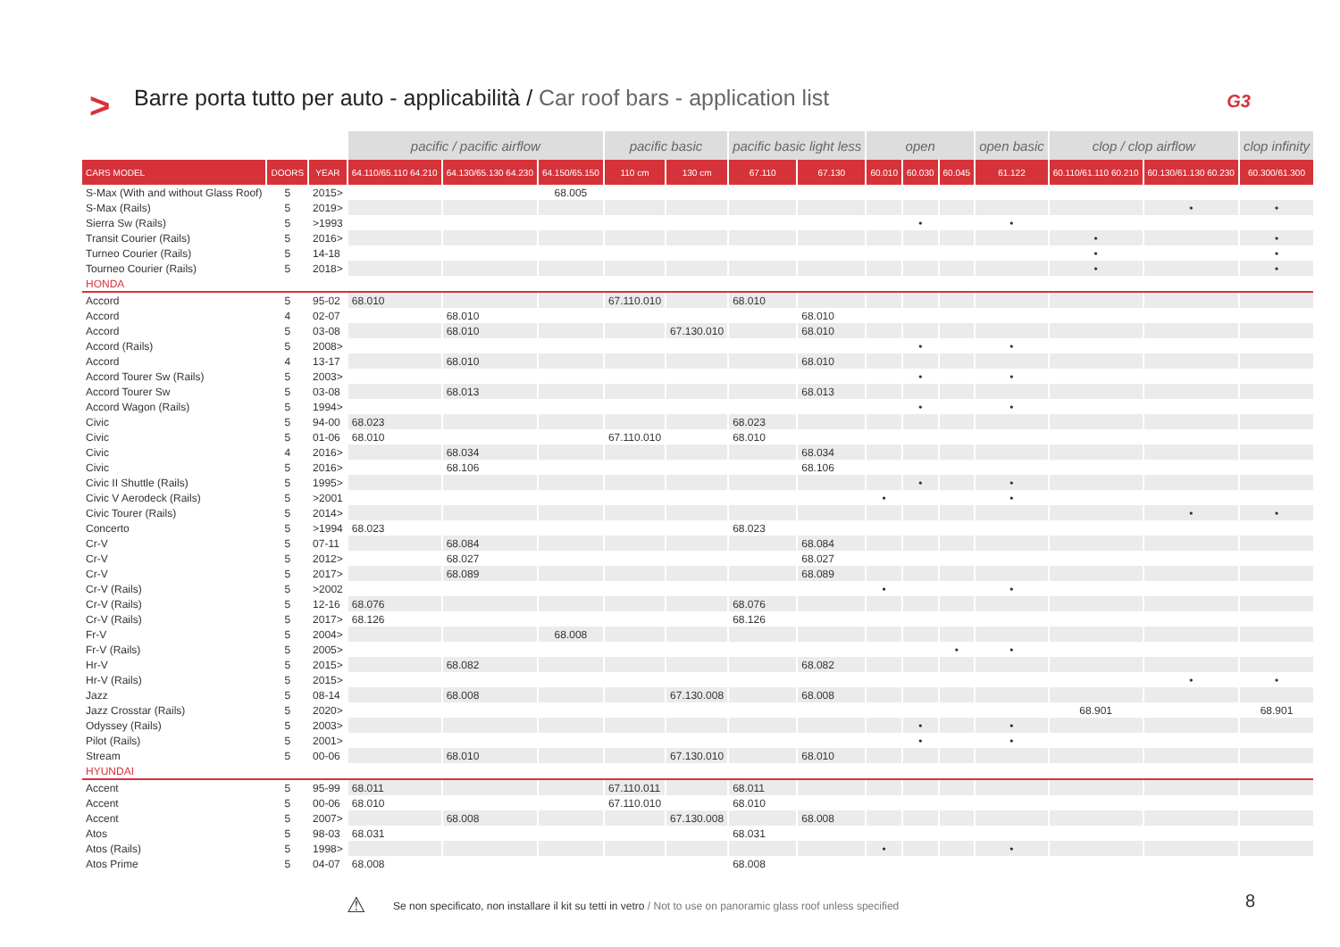>
Barre porta tutto per auto - applicabilità / Car roof bars - application list
G3
| | | | pacific / pacific airflow | | | pacific basic | | pacific basic light less | | open | | | open basic | clop / clop airflow | | clop infinity |
| --- | --- | --- | --- | --- | --- | --- | --- | --- | --- | --- | --- | --- | --- | --- | --- | --- |
| CARS MODEL | DOORS | YEAR | 64.110/65.110 64.210 | 64.130/65.130 64.230 | 64.150/65.150 | 110 cm | 130 cm | 67.110 | 67.130 | 60.010 | 60.030 | 60.045 | 61.122 | 60.110/61.110 60.210 | 60.130/61.130 60.230 | 60.300/61.300 |
| S-Max (With and without Glass Roof) | 5 | 2015> | | | 68.005 | | | | | | | | | | | |
| S-Max (Rails) | 5 | 2019> | | | | | | | | | | | | | • | • |
| Sierra Sw (Rails) | 5 | >1993 | | | | | | | | | • | | • | | | |
| Transit Courier (Rails) | 5 | 2016> | | | | | | | | | | | | • | | • |
| Turneo Courier (Rails) | 5 | 14-18 | | | | | | | | | | | | • | | • |
| Tourneo Courier (Rails) | 5 | 2018> | | | | | | | | | | | | • | | • |
| HONDA | | | | | | | | | | | | | | | | |
| Accord | 5 | 95-02 | 68.010 | | | 67.110.010 | | 68.010 | | | | | | | | |
| Accord | 4 | 02-07 | | 68.010 | | | | | 68.010 | | | | | | | |
| Accord | 5 | 03-08 | | 68.010 | | | 67.130.010 | | 68.010 | | | | | | | |
| Accord (Rails) | 5 | 2008> | | | | | | | | | • | | • | | | |
| Accord | 4 | 13-17 | | 68.010 | | | | | 68.010 | | | | | | | |
| Accord Tourer Sw (Rails) | 5 | 2003> | | | | | | | | | • | | • | | | |
| Accord Tourer Sw | 5 | 03-08 | | 68.013 | | | | | 68.013 | | | | | | | |
| Accord Wagon (Rails) | 5 | 1994> | | | | | | | | | • | | • | | | |
| Civic | 5 | 94-00 | 68.023 | | | | | 68.023 | | | | | | | | |
| Civic | 5 | 01-06 | 68.010 | | | 67.110.010 | | 68.010 | | | | | | | | |
| Civic | 4 | 2016> | | 68.034 | | | | | 68.034 | | | | | | | |
| Civic | 5 | 2016> | | 68.106 | | | | | 68.106 | | | | | | | |
| Civic II Shuttle (Rails) | 5 | 1995> | | | | | | | | | • | | • | | | |
| Civic V Aerodeck (Rails) | 5 | >2001 | | | | | | | | • | | | • | | | |
| Civic Tourer (Rails) | 5 | 2014> | | | | | | | | | | | | | • | • |
| Concerto | 5 | >1994 | 68.023 | | | | | 68.023 | | | | | | | | |
| Cr-V | 5 | 07-11 | | 68.084 | | | | | 68.084 | | | | | | | |
| Cr-V | 5 | 2012> | | 68.027 | | | | | 68.027 | | | | | | | |
| Cr-V | 5 | 2017> | | 68.089 | | | | | 68.089 | | | | | | | |
| Cr-V (Rails) | 5 | >2002 | | | | | | | | • | | | • | | | |
| Cr-V (Rails) | 5 | 12-16 | 68.076 | | | | | 68.076 | | | | | | | | |
| Cr-V (Rails) | 5 | 2017> | 68.126 | | | | | 68.126 | | | | | | | | |
| Fr-V | 5 | 2004> | | | 68.008 | | | | | | | | | | | |
| Fr-V (Rails) | 5 | 2005> | | | | | | | | | | • | • | | | |
| Hr-V | 5 | 2015> | | 68.082 | | | | | 68.082 | | | | | | | |
| Hr-V (Rails) | 5 | 2015> | | | | | | | | | | | | | • | • |
| Jazz | 5 | 08-14 | | 68.008 | | | 67.130.008 | | 68.008 | | | | | | | |
| Jazz Crosstar (Rails) | 5 | 2020> | | | | | | | | | | | | 68.901 | | 68.901 |
| Odyssey (Rails) | 5 | 2003> | | | | | | | | | • | | • | | | |
| Pilot (Rails) | 5 | 2001> | | | | | | | | | • | | • | | | |
| Stream | 5 | 00-06 | | 68.010 | | | 67.130.010 | | 68.010 | | | | | | | |
| HYUNDAI | | | | | | | | | | | | | | | | |
| Accent | 5 | 95-99 | 68.011 | | | 67.110.011 | | 68.011 | | | | | | | | |
| Accent | 5 | 00-06 | 68.010 | | | 67.110.010 | | 68.010 | | | | | | | | |
| Accent | 5 | 2007> | | 68.008 | | | 67.130.008 | | 68.008 | | | | | | | |
| Atos | 5 | 98-03 | 68.031 | | | | | 68.031 | | | | | | | | |
| Atos (Rails) | 5 | 1998> | | | | | | | | • | | | • | | | |
| Atos Prime | 5 | 04-07 | 68.008 | | | | | 68.008 | | | | | | | | |
⚠
Se non specificato, non installare il kit su tetti in vetro / Not to use on panoramic glass roof unless specified
8